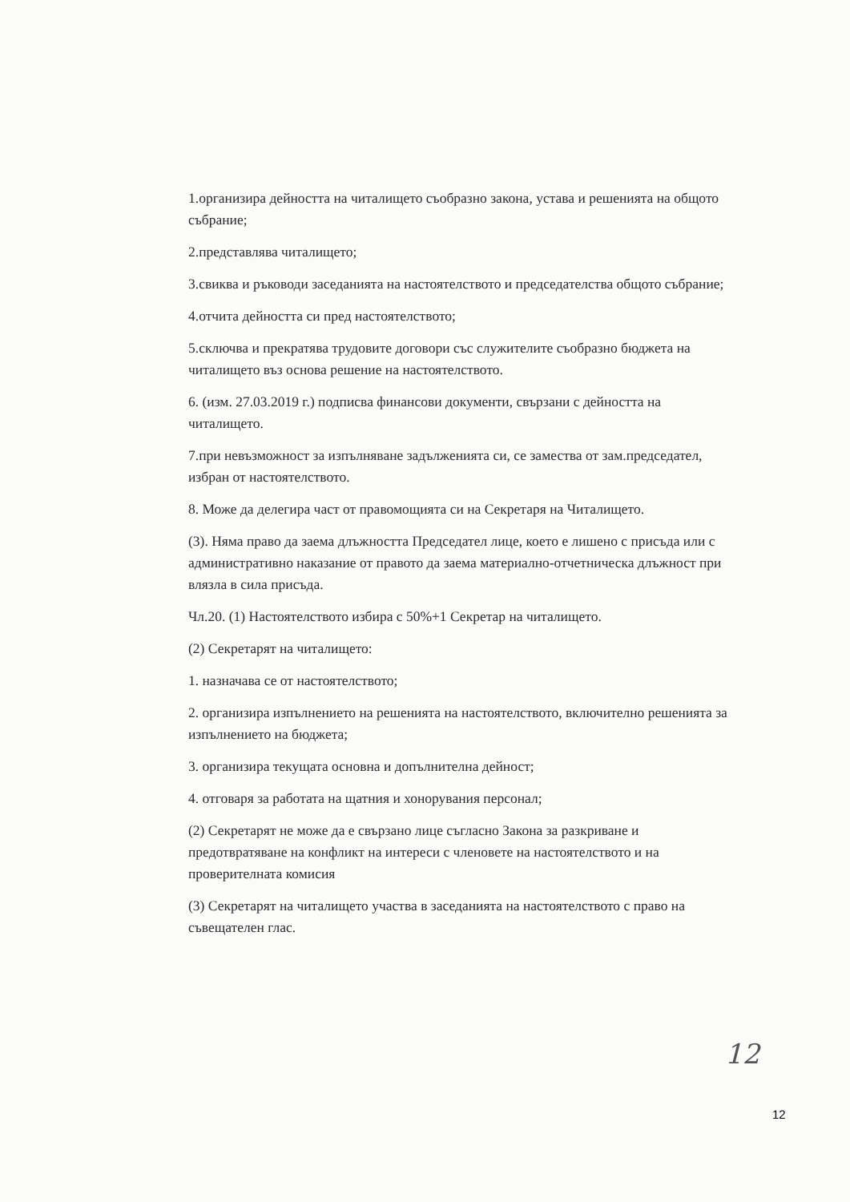1.организира дейността на читалището съобразно закона, устава и решенията на общото събрание;
2.представлява читалището;
3.свиква и ръководи заседанията на настоятелството и председателства общото събрание;
4.отчита дейността си пред настоятелството;
5.сключва и прекратява трудовите договори със служителите съобразно бюджета на читалището въз основа решение на настоятелството.
6. (изм. 27.03.2019 г.) подписва финансови документи, свързани с дейността на читалището.
7.при невъзможност за изпълняване задълженията си, се замества от зам.председател, избран от настоятелството.
8. Може да делегира част от правомощията си на Секретаря на Читалището.
(3). Няма право да заема длъжността Председател лице, което е лишено с присъда или с административно наказание от правото да заема материално-отчетническа длъжност при влязла в сила присъда.
Чл.20. (1) Настоятелството избира с 50%+1 Секретар на читалището.
(2) Секретарят на читалището:
1. назначава се от настоятелството;
2. организира изпълнението на решенията на настоятелството, включително решенията за изпълнението на бюджета;
3. организира текущата основна и допълнителна дейност;
4. отговаря за работата на щатния и хонорувания персонал;
(2) Секретарят не може да е свързано лице съгласно Закона за разкриване и предотвратяване на конфликт на интереси с членовете на настоятелството и на проверителната комисия
(3) Секретарят на читалището участва в заседанията на настоятелството с право на съвещателен глас.
12
12